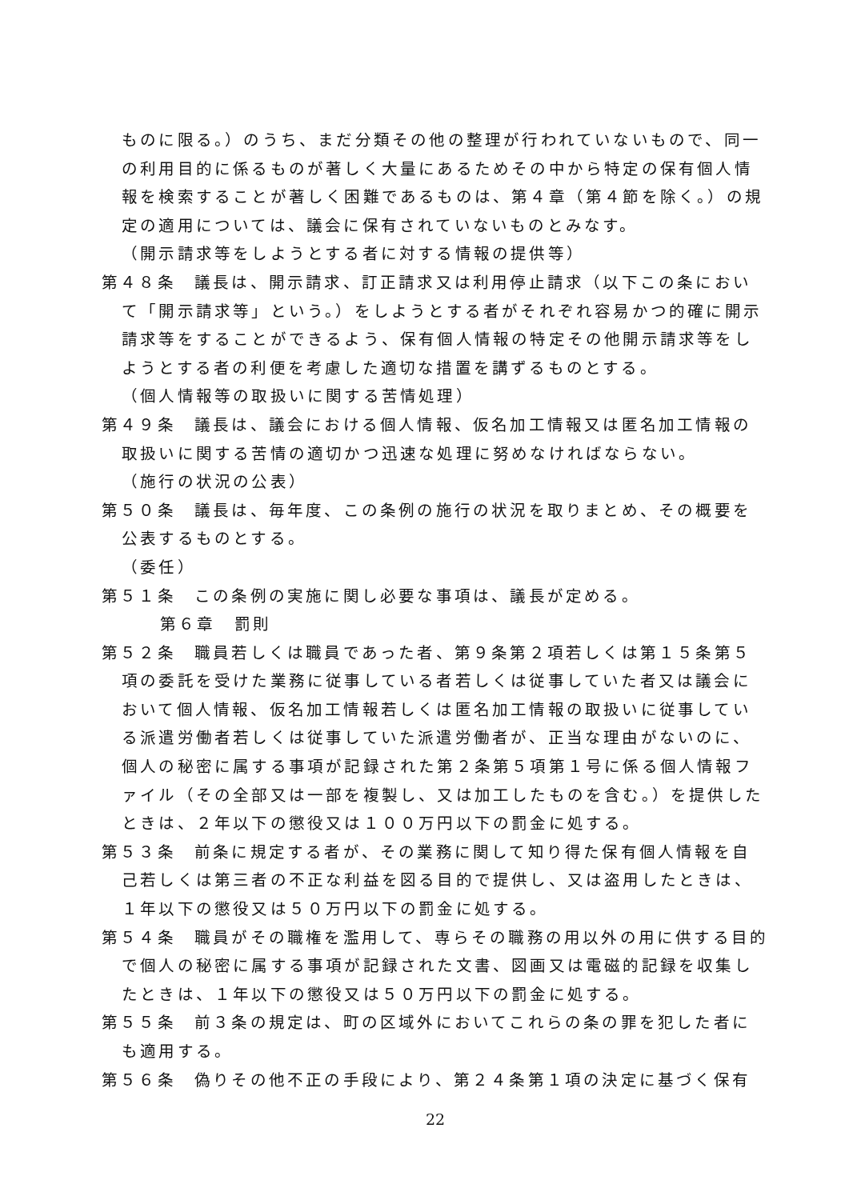ものに限る。）のうち、まだ分類その他の整理が行われていないもので、同一の利用目的に係るものが著しく大量にあるためその中から特定の保有個人情報を検索することが著しく困難であるものは、第４章（第４節を除く。）の規定の適用については、議会に保有されていないものとみなす。
（開示請求等をしようとする者に対する情報の提供等）
第４８条　議長は、開示請求、訂正請求又は利用停止請求（以下この条において「開示請求等」という。）をしようとする者がそれぞれ容易かつ的確に開示請求等をすることができるよう、保有個人情報の特定その他開示請求等をしようとする者の利便を考慮した適切な措置を講ずるものとする。
（個人情報等の取扱いに関する苦情処理）
第４９条　議長は、議会における個人情報、仮名加工情報又は匿名加工情報の取扱いに関する苦情の適切かつ迅速な処理に努めなければならない。
（施行の状況の公表）
第５０条　議長は、毎年度、この条例の施行の状況を取りまとめ、その概要を公表するものとする。
（委任）
第５１条　この条例の実施に関し必要な事項は、議長が定める。
第６章　罰則
第５２条　職員若しくは職員であった者、第９条第２項若しくは第１５条第５項の委託を受けた業務に従事している者若しくは従事していた者又は議会において個人情報、仮名加工情報若しくは匿名加工情報の取扱いに従事している派遣労働者若しくは従事していた派遣労働者が、正当な理由がないのに、個人の秘密に属する事項が記録された第２条第５項第１号に係る個人情報ファイル（その全部又は一部を複製し、又は加工したものを含む。）を提供したときは、２年以下の懲役又は１００万円以下の罰金に処する。
第５３条　前条に規定する者が、その業務に関して知り得た保有個人情報を自己若しくは第三者の不正な利益を図る目的で提供し、又は盗用したときは、１年以下の懲役又は５０万円以下の罰金に処する。
第５４条　職員がその職権を濫用して、専らその職務の用以外の用に供する目的で個人の秘密に属する事項が記録された文書、図画又は電磁的記録を収集したときは、１年以下の懲役又は５０万円以下の罰金に処する。
第５５条　前３条の規定は、町の区域外においてこれらの条の罪を犯した者にも適用する。
第５６条　偽りその他不正の手段により、第２４条第１項の決定に基づく保有
22